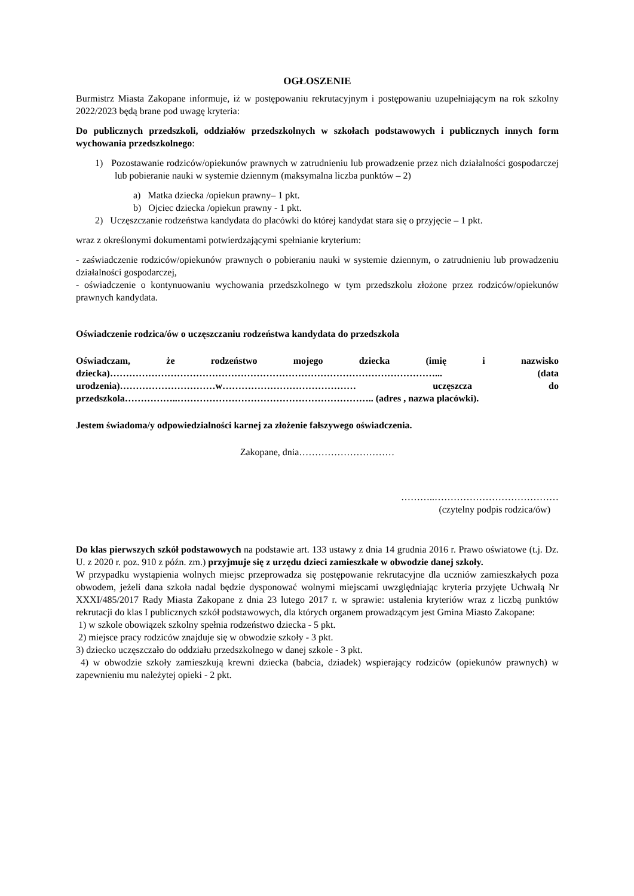OGŁOSZENIE
Burmistrz Miasta Zakopane informuje, iż w postępowaniu rekrutacyjnym i postępowaniu uzupełniającym na rok szkolny 2022/2023 będą brane pod uwagę kryteria:
Do publicznych przedszkoli, oddziałów przedszkolnych w szkołach podstawowych i publicznych innych form wychowania przedszkolnego:
1) Pozostawanie rodziców/opiekunów prawnych w zatrudnieniu lub prowadzenie przez nich działalności gospodarczej lub pobieranie nauki w systemie dziennym (maksymalna liczba punktów – 2)
a) Matka dziecka /opiekun prawny– 1 pkt.
b) Ojciec dziecka /opiekun prawny - 1 pkt.
2) Uczęszczanie rodzeństwa kandydata do placówki do której kandydat stara się o przyjęcie – 1 pkt.
wraz z określonymi dokumentami potwierdzającymi spełnianie kryterium:
- zaświadczenie rodziców/opiekunów prawnych o pobieraniu nauki w systemie dziennym, o zatrudnieniu lub prowadzeniu działalności gospodarczej,
- oświadczenie o kontynuowaniu wychowania przedszkolnego w tym przedszkolu złożone przez rodziców/opiekunów prawnych kandydata.
Oświadczenie rodzica/ów o uczęszczaniu rodzeństwa kandydata do przedszkola
Oświadczam, że rodzeństwo mojego dziecka (imię i nazwisko dziecka)…………………………………………………………………………………………... (data urodzenia)…………………………w…………………………………… uczęszcza do przedszkola……………..…………………………………………………….. (adres , nazwa placówki).
Jestem świadoma/y odpowiedzialności karnej za złożenie fałszywego oświadczenia.
Zakopane, dnia…………………………
………..…………………………………
(czytelny podpis rodzica/ów)
Do klas pierwszych szkół podstawowych na podstawie art. 133 ustawy z dnia 14 grudnia 2016 r. Prawo oświatowe (t.j. Dz. U. z 2020 r. poz. 910 z późn. zm.) przyjmuje się z urzędu dzieci zamieszkałe w obwodzie danej szkoły.
W przypadku wystąpienia wolnych miejsc przeprowadza się postępowanie rekrutacyjne dla uczniów zamieszkałych poza obwodem, jeżeli dana szkoła nadal będzie dysponować wolnymi miejscami uwzględniając kryteria przyjęte Uchwałą Nr XXXI/485/2017 Rady Miasta Zakopane z dnia 23 lutego 2017 r. w sprawie: ustalenia kryteriów wraz z liczbą punktów rekrutacji do klas I publicznych szkół podstawowych, dla których organem prowadzącym jest Gmina Miasto Zakopane:
1) w szkole obowiązek szkolny spełnia rodzeństwo dziecka - 5 pkt.
2) miejsce pracy rodziców znajduje się w obwodzie szkoły - 3 pkt.
3) dziecko uczęszczało do oddziału przedszkolnego w danej szkole - 3 pkt.
4) w obwodzie szkoły zamieszkują krewni dziecka (babcia, dziadek) wspierający rodziców (opiekunów prawnych) w zapewnieniu mu należytej opieki - 2 pkt.